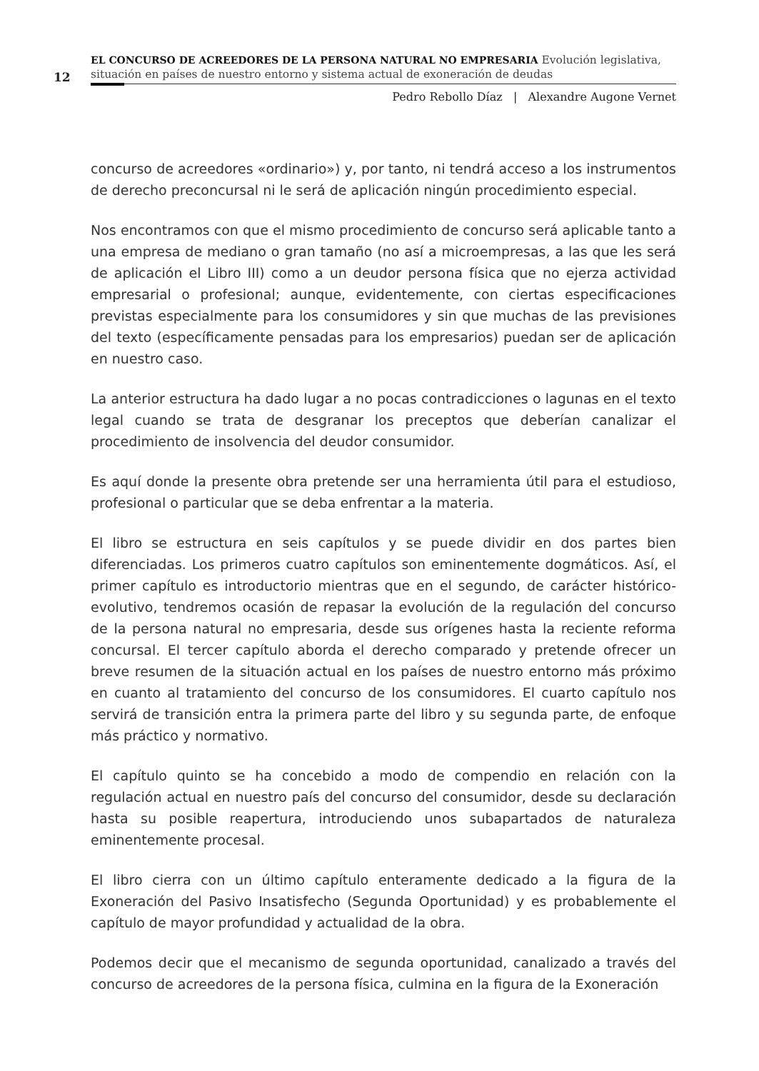12
EL CONCURSO DE ACREEDORES DE LA PERSONA NATURAL NO EMPRESARIA Evolución legislativa, situación en países de nuestro entorno y sistema actual de exoneración de deudas
Pedro Rebollo Díaz | Alexandre Augone Vernet
concurso de acreedores «ordinario») y, por tanto, ni tendrá acceso a los instrumentos de derecho preconcursal ni le será de aplicación ningún procedimiento especial.
Nos encontramos con que el mismo procedimiento de concurso será aplicable tanto a una empresa de mediano o gran tamaño (no así a microempresas, a las que les será de aplicación el Libro III) como a un deudor persona física que no ejerza actividad empresarial o profesional; aunque, evidentemente, con ciertas especificaciones previstas especialmente para los consumidores y sin que muchas de las previsiones del texto (específicamente pensadas para los empresarios) puedan ser de aplicación en nuestro caso.
La anterior estructura ha dado lugar a no pocas contradicciones o lagunas en el texto legal cuando se trata de desgranar los preceptos que deberían canalizar el procedimiento de insolvencia del deudor consumidor.
Es aquí donde la presente obra pretende ser una herramienta útil para el estudioso, profesional o particular que se deba enfrentar a la materia.
El libro se estructura en seis capítulos y se puede dividir en dos partes bien diferenciadas. Los primeros cuatro capítulos son eminentemente dogmáticos. Así, el primer capítulo es introductorio mientras que en el segundo, de carácter histórico-evolutivo, tendremos ocasión de repasar la evolución de la regulación del concurso de la persona natural no empresaria, desde sus orígenes hasta la reciente reforma concursal. El tercer capítulo aborda el derecho comparado y pretende ofrecer un breve resumen de la situación actual en los países de nuestro entorno más próximo en cuanto al tratamiento del concurso de los consumidores. El cuarto capítulo nos servirá de transición entra la primera parte del libro y su segunda parte, de enfoque más práctico y normativo.
El capítulo quinto se ha concebido a modo de compendio en relación con la regulación actual en nuestro país del concurso del consumidor, desde su declaración hasta su posible reapertura, introduciendo unos subapartados de naturaleza eminentemente procesal.
El libro cierra con un último capítulo enteramente dedicado a la figura de la Exoneración del Pasivo Insatisfecho (Segunda Oportunidad) y es probablemente el capítulo de mayor profundidad y actualidad de la obra.
Podemos decir que el mecanismo de segunda oportunidad, canalizado a través del concurso de acreedores de la persona física, culmina en la figura de la Exoneración